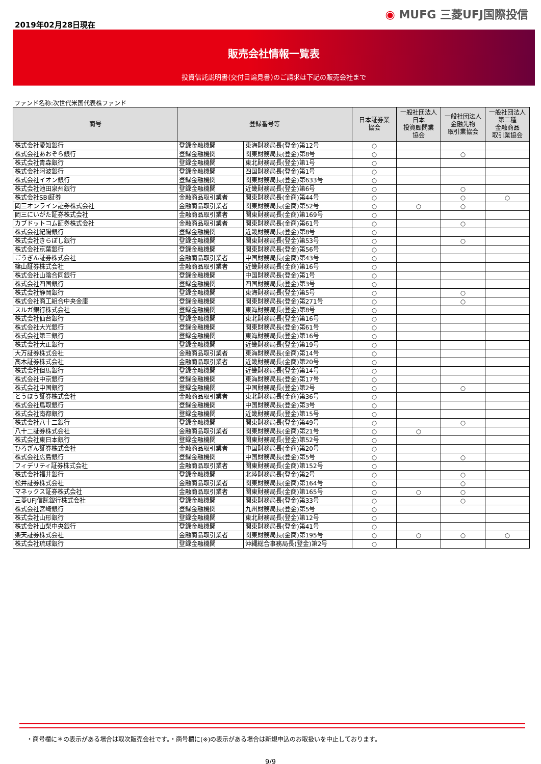2019年02月28日現在
◉ MUFG 三菱UFJ国際投信
販売会社情報一覧表
投資信託説明書(交付目論見書)のご請求は下記の販売会社まで
ファンド名称:次世代米国代表株ファンド
| 商号 | 登録番号等 | | 日本証券業 協会 | 一般社団法人 日本 投資顧問業 協会 | 一般社団法人 金融先物 取引業協会 | 一般社団法人 第二種 金融商品 取引業協会 |
| --- | --- | --- | --- | --- | --- | --- |
| 株式会社愛知銀行 | 登録金融機関 | 東海財務局長(登金)第12号 | ○ | | | |
| 株式会社あおぞら銀行 | 登録金融機関 | 関東財務局長(登金)第8号 | ○ | | ○ | |
| 株式会社青森銀行 | 登録金融機関 | 東北財務局長(登金)第1号 | ○ | | | |
| 株式会社阿波銀行 | 登録金融機関 | 四国財務局長(登金)第1号 | ○ | | | |
| 株式会社イオン銀行 | 登録金融機関 | 関東財務局長(登金)第633号 | ○ | | | |
| 株式会社池田泉州銀行 | 登録金融機関 | 近畿財務局長(登金)第6号 | ○ | | ○ | |
| 株式会社SBI証券 | 金融商品取引業者 | 関東財務局長(金商)第44号 | ○ | | ○ | ○ |
| 岡三オンライン証券株式会社 | 金融商品取引業者 | 関東財務局長(金商)第52号 | ○ | ○ | ○ | |
| 岡三にいがた証券株式会社 | 金融商品取引業者 | 関東財務局長(金商)第169号 | ○ | | | |
| カブドットコム証券株式会社 | 金融商品取引業者 | 関東財務局長(金商)第61号 | ○ | | ○ | |
| 株式会社紀陽銀行 | 登録金融機関 | 近畿財務局長(登金)第8号 | ○ | | | |
| 株式会社きらぼし銀行 | 登録金融機関 | 関東財務局長(登金)第53号 | ○ | | ○ | |
| 株式会社京葉銀行 | 登録金融機関 | 関東財務局長(登金)第56号 | ○ | | | |
| ごうぎん証券株式会社 | 金融商品取引業者 | 中国財務局長(金商)第43号 | ○ | | | |
| 篠山証券株式会社 | 金融商品取引業者 | 近畿財務局長(金商)第16号 | ○ | | | |
| 株式会社山陰合同銀行 | 登録金融機関 | 中国財務局長(登金)第1号 | ○ | | | |
| 株式会社四国銀行 | 登録金融機関 | 四国財務局長(登金)第3号 | ○ | | | |
| 株式会社静岡銀行 | 登録金融機関 | 東海財務局長(登金)第5号 | ○ | | ○ | |
| 株式会社商工組合中央金庫 | 登録金融機関 | 関東財務局長(登金)第271号 | ○ | | ○ | |
| スルガ銀行株式会社 | 登録金融機関 | 東海財務局長(登金)第8号 | ○ | | | |
| 株式会社仙台銀行 | 登録金融機関 | 東北財務局長(登金)第16号 | ○ | | | |
| 株式会社大光銀行 | 登録金融機関 | 関東財務局長(登金)第61号 | ○ | | | |
| 株式会社第三銀行 | 登録金融機関 | 東海財務局長(登金)第16号 | ○ | | | |
| 株式会社大正銀行 | 登録金融機関 | 近畿財務局長(登金)第19号 | ○ | | | |
| 大万証券株式会社 | 金融商品取引業者 | 東海財務局長(金商)第14号 | ○ | | | |
| 髙木証券株式会社 | 金融商品取引業者 | 近畿財務局長(金商)第20号 | ○ | | | |
| 株式会社但馬銀行 | 登録金融機関 | 近畿財務局長(登金)第14号 | ○ | | | |
| 株式会社中京銀行 | 登録金融機関 | 東海財務局長(登金)第17号 | ○ | | | |
| 株式会社中国銀行 | 登録金融機関 | 中国財務局長(登金)第2号 | ○ | | ○ | |
| とうほう証券株式会社 | 金融商品取引業者 | 東北財務局長(金商)第36号 | ○ | | | |
| 株式会社鳥取銀行 | 登録金融機関 | 中国財務局長(登金)第3号 | ○ | | | |
| 株式会社南都銀行 | 登録金融機関 | 近畿財務局長(登金)第15号 | ○ | | | |
| 株式会社八十二銀行 | 登録金融機関 | 関東財務局長(登金)第49号 | ○ | | ○ | |
| 八十二証券株式会社 | 金融商品取引業者 | 関東財務局長(金商)第21号 | ○ | ○ | | |
| 株式会社東日本銀行 | 登録金融機関 | 関東財務局長(登金)第52号 | ○ | | | |
| ひろぎん証券株式会社 | 金融商品取引業者 | 中国財務局長(金商)第20号 | ○ | | | |
| 株式会社広島銀行 | 登録金融機関 | 中国財務局長(登金)第5号 | ○ | | ○ | |
| フィデリティ証券株式会社 | 金融商品取引業者 | 関東財務局長(金商)第152号 | ○ | | | |
| 株式会社福井銀行 | 登録金融機関 | 北陸財務局長(登金)第2号 | ○ | | ○ | |
| 松井証券株式会社 | 金融商品取引業者 | 関東財務局長(金商)第164号 | ○ | | ○ | |
| マネックス証券株式会社 | 金融商品取引業者 | 関東財務局長(金商)第165号 | ○ | ○ | ○ | |
| 三菱UFJ信託銀行株式会社 | 登録金融機関 | 関東財務局長(登金)第33号 | ○ | | ○ | |
| 株式会社宮崎銀行 | 登録金融機関 | 九州財務局長(登金)第5号 | ○ | | | |
| 株式会社山形銀行 | 登録金融機関 | 東北財務局長(登金)第12号 | ○ | | | |
| 株式会社山梨中央銀行 | 登録金融機関 | 関東財務局長(登金)第41号 | ○ | | | |
| 楽天証券株式会社 | 金融商品取引業者 | 関東財務局長(金商)第195号 | ○ | ○ | ○ | ○ |
| 株式会社琉球銀行 | 登録金融機関 | 沖縄総合事務局長(登金)第2号 | ○ | | | |
・商号欄に＊の表示がある場合は取次販売会社です。・商号欄に(※)の表示がある場合は新規申込のお取扱いを中止しております。
9/9